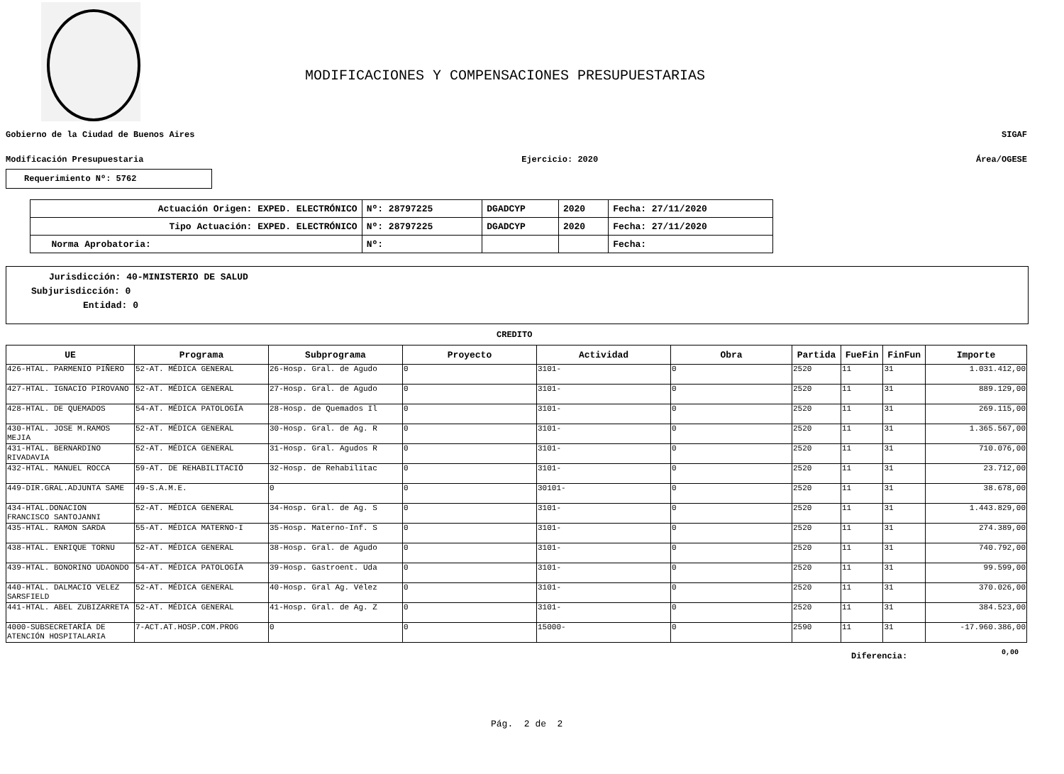MODIFICACIONES Y COMPENSACIONES PRESUPUESTARIAS
Gobierno de la Ciudad de Buenos Aires SIGAF
Modificación Presupuestaria Ejercicio: 2020 Área/OGESE
Requerimiento Nº: 5762
| Actuación Origen: EXPED. ELECTRÓNICO | Nº: 28797225 | DGADCYP | 2020 | Fecha: 27/11/2020 |
| Tipo Actuación: EXPED. ELECTRÓNICO | Nº: 28797225 | DGADCYP | 2020 | Fecha: 27/11/2020 |
| Norma Aprobatoria: | Nº: | | | Fecha: |
Jurisdicción: 40-MINISTERIO DE SALUD
Subjurisdicción: 0
Entidad: 0
CREDITO
| UE | Programa | Subprograma | Proyecto | Actividad | Obra | Partida | FueFin | FinFun | Importe |
| --- | --- | --- | --- | --- | --- | --- | --- | --- | --- |
| 426-HTAL. PARMENIO PIÑERO | 52-AT. MÉDICA GENERAL | 26-Hosp. Gral. de Agudo | 0 | 3101- | 0 | 2520 | 11 | 31 | 1.031.412,00 |
| 427-HTAL. IGNACIO PIROVANO | 52-AT. MÉDICA GENERAL | 27-Hosp. Gral. de Agudo | 0 | 3101- | 0 | 2520 | 11 | 31 | 889.129,00 |
| 428-HTAL. DE QUEMADOS | 54-AT. MÉDICA PATOLOGÍA | 28-Hosp. de Quemados Il | 0 | 3101- | 0 | 2520 | 11 | 31 | 269.115,00 |
| 430-HTAL. JOSE M.RAMOS MEJIA | 52-AT. MÉDICA GENERAL | 30-Hosp. Gral. de Ag. R | 0 | 3101- | 0 | 2520 | 11 | 31 | 1.365.567,00 |
| 431-HTAL. BERNARDINO RIVADAVIA | 52-AT. MÉDICA GENERAL | 31-Hosp. Gral. Agudos R | 0 | 3101- | 0 | 2520 | 11 | 31 | 710.076,00 |
| 432-HTAL. MANUEL ROCCA | 59-AT. DE REHABILITACIÓ | 32-Hosp. de Rehabilitac | 0 | 3101- | 0 | 2520 | 11 | 31 | 23.712,00 |
| 449-DIR.GRAL.ADJUNTA SAME | 49-S.A.M.E. | 0 | 0 | 30101- | 0 | 2520 | 11 | 31 | 38.678,00 |
| 434-HTAL.DONACION FRANCISCO SANTOJANNI | 52-AT. MÉDICA GENERAL | 34-Hosp. Gral. de Ag. S | 0 | 3101- | 0 | 2520 | 11 | 31 | 1.443.829,00 |
| 435-HTAL. RAMON SARDA | 55-AT. MÉDICA MATERNO-I | 35-Hosp. Materno-Inf. S | 0 | 3101- | 0 | 2520 | 11 | 31 | 274.389,00 |
| 438-HTAL. ENRIQUE TORNU | 52-AT. MÉDICA GENERAL | 38-Hosp. Gral. de Agudo | 0 | 3101- | 0 | 2520 | 11 | 31 | 740.792,00 |
| 439-HTAL. BONORINO UDAONDO | 54-AT. MÉDICA PATOLOGÍA | 39-Hosp. Gastroent. Uda | 0 | 3101- | 0 | 2520 | 11 | 31 | 99.599,00 |
| 440-HTAL. DALMACIO VELEZ SARSFIELD | 52-AT. MÉDICA GENERAL | 40-Hosp. Gral Ag. Vélez | 0 | 3101- | 0 | 2520 | 11 | 31 | 370.026,00 |
| 441-HTAL. ABEL ZUBIZARRETA | 52-AT. MÉDICA GENERAL | 41-Hosp. Gral. de Ag. Z | 0 | 3101- | 0 | 2520 | 11 | 31 | 384.523,00 |
| 4000-SUBSECRETARÍA DE ATENCIÓN HOSPITALARIA | 7-ACT.AT.HOSP.COM.PROG | 0 | 0 | 15000- | 0 | 2590 | 11 | 31 | -17.960.386,00 |
Diferencia: 0,00
Pág. 2 de 2